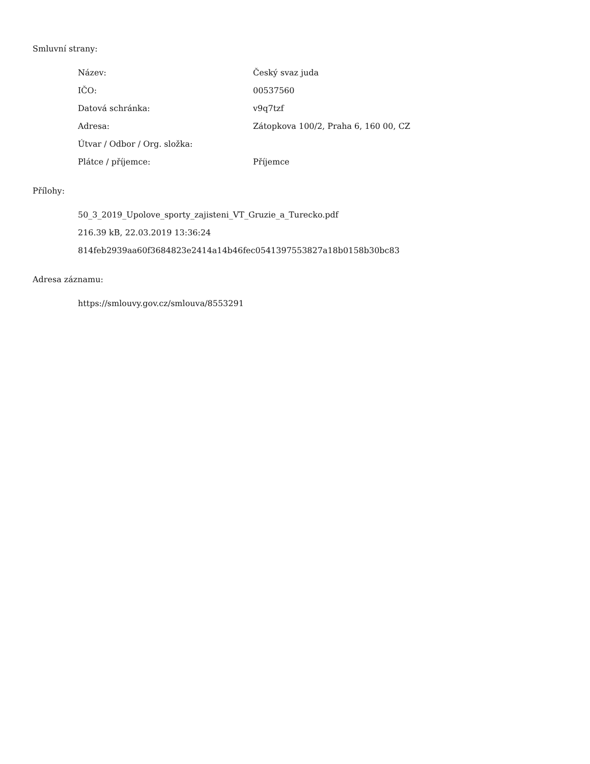Smluvní strany:
| Název: | Český svaz juda |
| IČO: | 00537560 |
| Datová schránka: | v9q7tzf |
| Adresa: | Zátopkova 100/2, Praha 6, 160 00, CZ |
| Útvar / Odbor / Org. složka: | |
| Plátce / příjemce: | Příjemce |
Přílohy:
50_3_2019_Upolove_sporty_zajisteni_VT_Gruzie_a_Turecko.pdf
216.39 kB, 22.03.2019 13:36:24
814feb2939aa60f3684823e2414a14b46fec0541397553827a18b0158b30bc83
Adresa záznamu:
https://smlouvy.gov.cz/smlouva/8553291